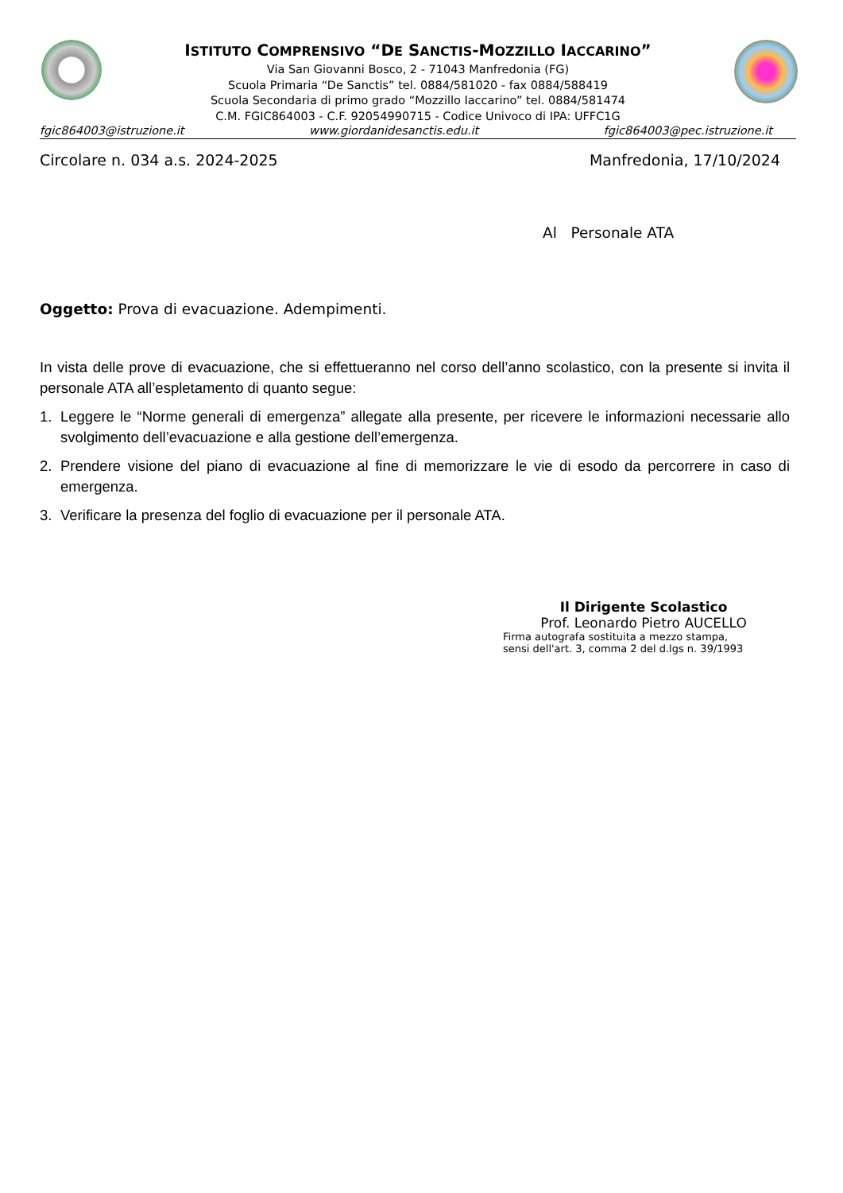ISTITUTO COMPRENSIVO “DE SANCTIS-MOZZILLO IACCARINO”
Via San Giovanni Bosco, 2 - 71043 Manfredonia (FG)
Scuola Primaria “De Sanctis” tel. 0884/581020 - fax 0884/588419
Scuola Secondaria di primo grado “Mozzillo Iaccarino” tel. 0884/581474
C.M. FGIC864003 - C.F. 92054990715 - Codice Univoco di IPA: UFFC1G
fgic864003@istruzione.it www.giordanidesanctis.edu.it fgic864003@pec.istruzione.it
Circolare n. 034 a.s. 2024-2025 Manfredonia, 17/10/2024
Al Personale ATA
Oggetto: Prova di evacuazione. Adempimenti.
In vista delle prove di evacuazione, che si effettueranno nel corso dell’anno scolastico, con la presente si invita il personale ATA all’espletamento di quanto segue:
1. Leggere le “Norme generali di emergenza” allegate alla presente, per ricevere le informazioni necessarie allo svolgimento dell’evacuazione e alla gestione dell’emergenza.
2. Prendere visione del piano di evacuazione al fine di memorizzare le vie di esodo da percorrere in caso di emergenza.
3. Verificare la presenza del foglio di evacuazione per il personale ATA.
Il Dirigente Scolastico
Prof. Leonardo Pietro AUCELLO
Firma autografa sostituita a mezzo stampa,
sensi dell'art. 3, comma 2 del d.lgs n. 39/1993